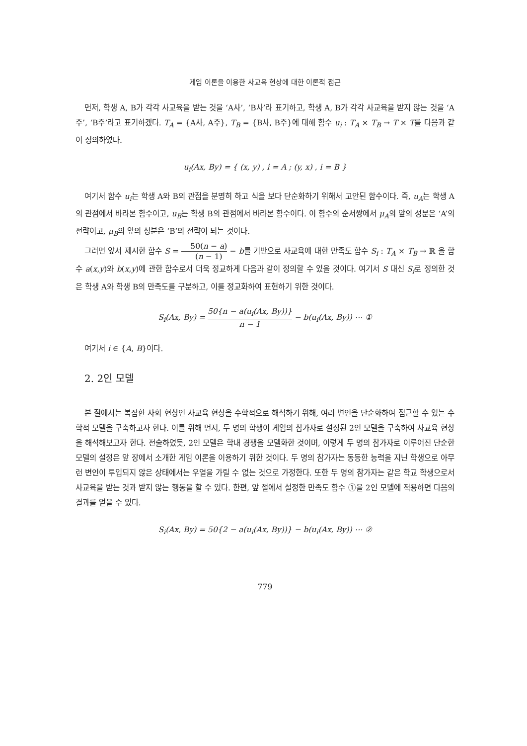게임 이론을 이용한 사교육 현상에 대한 이론적 접근
먼저, 학생 A, B가 각각 사교육을 받는 것을 ‘A사’, ‘B사’라 표기하고, 학생 A, B가 각각 사교육을 받지 않는 것을 ‘A주’, ‘B주’라고 표기하겠다. T<sub>A</sub> = {A사, A주}, T<sub>B</sub> = {B사, B주}에 대해 함수 u<sub>i</sub> : T<sub>A</sub> × T<sub>B</sub> → T × T를 다음과 같이 정의하였다.
u<sub>i</sub>(Ax, By) = { (x, y) , i = A ; (y, x) , i = B }
여기서 함수 u<sub>i</sub>는 학생 A와 B의 관점을 분명히 하고 식을 보다 단순화하기 위해서 고안된 함수이다. 즉, u<sub>A</sub>는 학생 A의 관점에서 바라본 함수이고, u<sub>B</sub>는 학생 B의 관점에서 바라본 함수이다. 이 함수의 순서쌍에서 μ<sub>A</sub>의 앞의 성분은 ‘A’의 전략이고, μ<sub>B</sub>의 앞의 성분은 ‘B’의 전략이 되는 것이다.
그러면 앞서 제시한 함수 S = 50(n − a) (n − 1) − b를 기반으로 사교육에 대한 만족도 함수 S<sub>i</sub> : T<sub>A</sub> × T<sub>B</sub> → ℝ 을 함수 a(x,y)와 b(x,y)에 관한 함수로서 더욱 정교하게 다음과 같이 정의할 수 있을 것이다. 여기서 S 대신 S<sub>i</sub>로 정의한 것은 학생 A와 학생 B의 만족도를 구분하고, 이를 정교화하여 표현하기 위한 것이다.
S<sub>i</sub>(Ax, By) = 50{n − a(u<sub>i</sub>(Ax, By))} n − 1 − b(u<sub>i</sub>(Ax, By)) ⋯ ①
여기서 i ∈ {A, B}이다.
2. 2인 모델
본 절에서는 복잡한 사회 현상인 사교육 현상을 수학적으로 해석하기 위해, 여러 변인을 단순화하여 접근할 수 있는 수학적 모델을 구축하고자 한다. 이를 위해 먼저, 두 명의 학생이 게임의 참가자로 설정된 2인 모델을 구축하여 사교육 현상을 해석해보고자 한다. 전술하였듯, 2인 모델은 학내 경쟁을 모델화한 것이며, 이렇게 두 명의 참가자로 이루어진 단순한 모델의 설정은 앞 장에서 소개한 게임 이론을 이용하기 위한 것이다. 두 명의 참가자는 동등한 능력을 지닌 학생으로 아무런 변인이 투입되지 않은 상태에서는 우열을 가릴 수 없는 것으로 가정한다. 또한 두 명의 참가자는 같은 학교 학생으로서 사교육을 받는 것과 받지 않는 행동을 할 수 있다. 한편, 앞 절에서 설정한 만족도 함수 ①을 2인 모델에 적용하면 다음의 결과를 얻을 수 있다.
S<sub>i</sub>(Ax, By) = 50{2 − a(u<sub>i</sub>(Ax, By))} − b(u<sub>i</sub>(Ax, By)) ⋯ ②
779